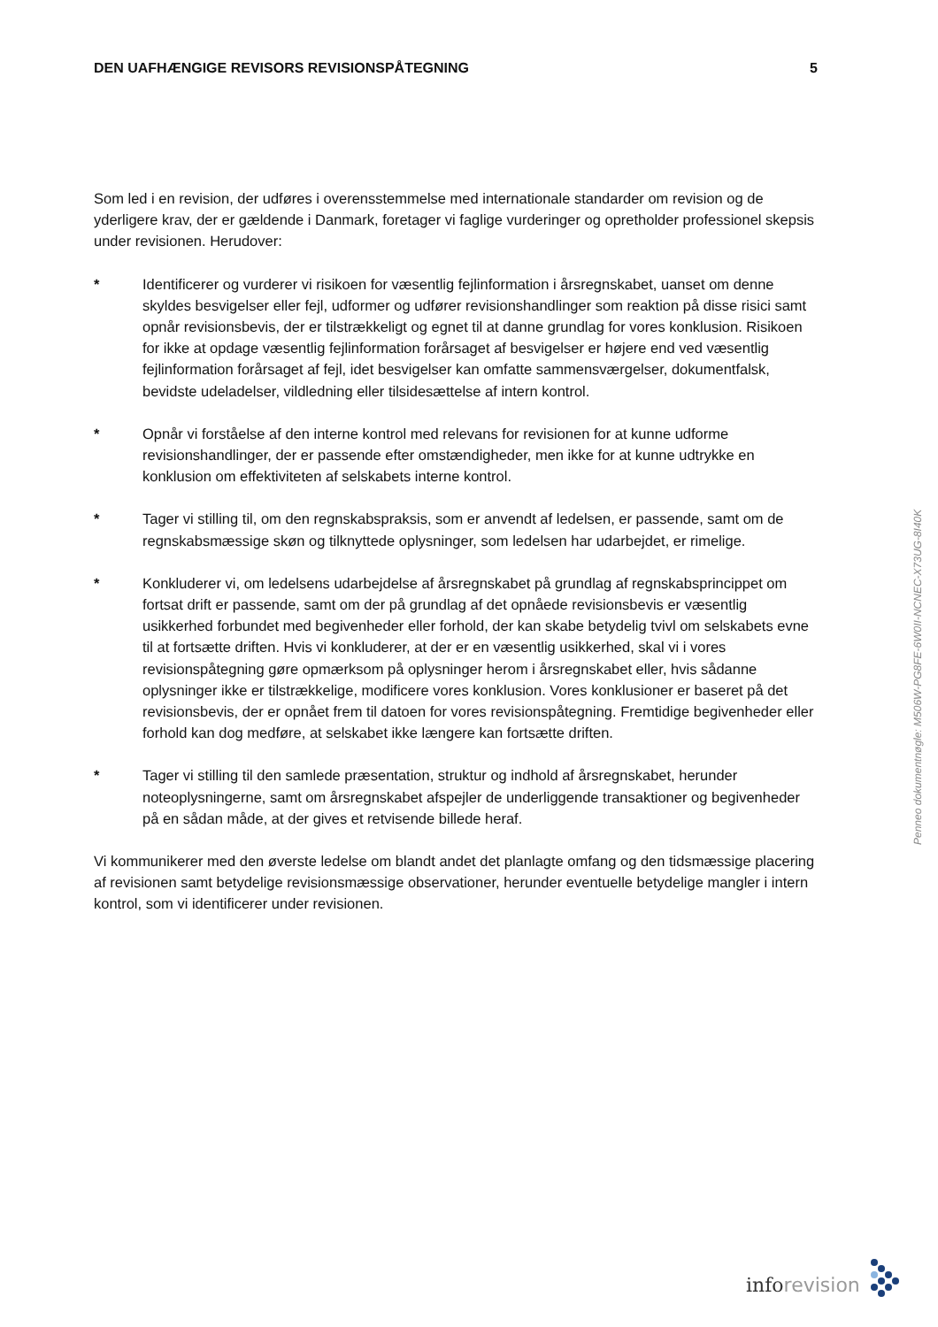DEN UAFHÆNGIGE REVISORS REVISIONSPÅTEGNING 5
Som led i en revision, der udføres i overensstemmelse med internationale standarder om revision og de yderligere krav, der er gældende i Danmark, foretager vi faglige vurderinger og opretholder professionel skepsis under revisionen. Herudover:
* Identificerer og vurderer vi risikoen for væsentlig fejlinformation i årsregnskabet, uanset om denne skyldes besvigelser eller fejl, udformer og udfører revisionshandlinger som reaktion på disse risici samt opnår revisionsbevis, der er tilstrækkeligt og egnet til at danne grundlag for vores konklusion. Risikoen for ikke at opdage væsentlig fejlinformation forårsaget af besvigelser er højere end ved væsentlig fejlinformation forårsaget af fejl, idet besvigelser kan omfatte sammensværgelser, dokumentfalsk, bevidste udeladelser, vildledning eller tilsidesættelse af intern kontrol.
* Opnår vi forståelse af den interne kontrol med relevans for revisionen for at kunne udforme revisionshandlinger, der er passende efter omstændigheder, men ikke for at kunne udtrykke en konklusion om effektiviteten af selskabets interne kontrol.
* Tager vi stilling til, om den regnskabspraksis, som er anvendt af ledelsen, er passende, samt om de regnskabsmæssige skøn og tilknyttede oplysninger, som ledelsen har udarbejdet, er rimelige.
* Konkluderer vi, om ledelsens udarbejdelse af årsregnskabet på grundlag af regnskabsprincippet om fortsat drift er passende, samt om der på grundlag af det opnåede revisionsbevis er væsentlig usikkerhed forbundet med begivenheder eller forhold, der kan skabe betydelig tvivl om selskabets evne til at fortsætte driften. Hvis vi konkluderer, at der er en væsentlig usikkerhed, skal vi i vores revisionspåtegning gøre opmærksom på oplysninger herom i årsregnskabet eller, hvis sådanne oplysninger ikke er tilstrækkelige, modificere vores konklusion. Vores konklusioner er baseret på det revisionsbevis, der er opnået frem til datoen for vores revisionspåtegning. Fremtidige begivenheder eller forhold kan dog medføre, at selskabet ikke længere kan fortsætte driften.
* Tager vi stilling til den samlede præsentation, struktur og indhold af årsregnskabet, herunder noteoplysningerne, samt om årsregnskabet afspejler de underliggende transaktioner og begivenheder på en sådan måde, at der gives et retvisende billede heraf.
Vi kommunikerer med den øverste ledelse om blandt andet det planlagte omfang og den tidsmæssige placering af revisionen samt betydelige revisionsmæssige observationer, herunder eventuelle betydelige mangler i intern kontrol, som vi identificerer under revisionen.
Penneo dokumentnøgle: M506W-PG8FE-6W0II-NCNEC-X73UG-8I40K
inforevision